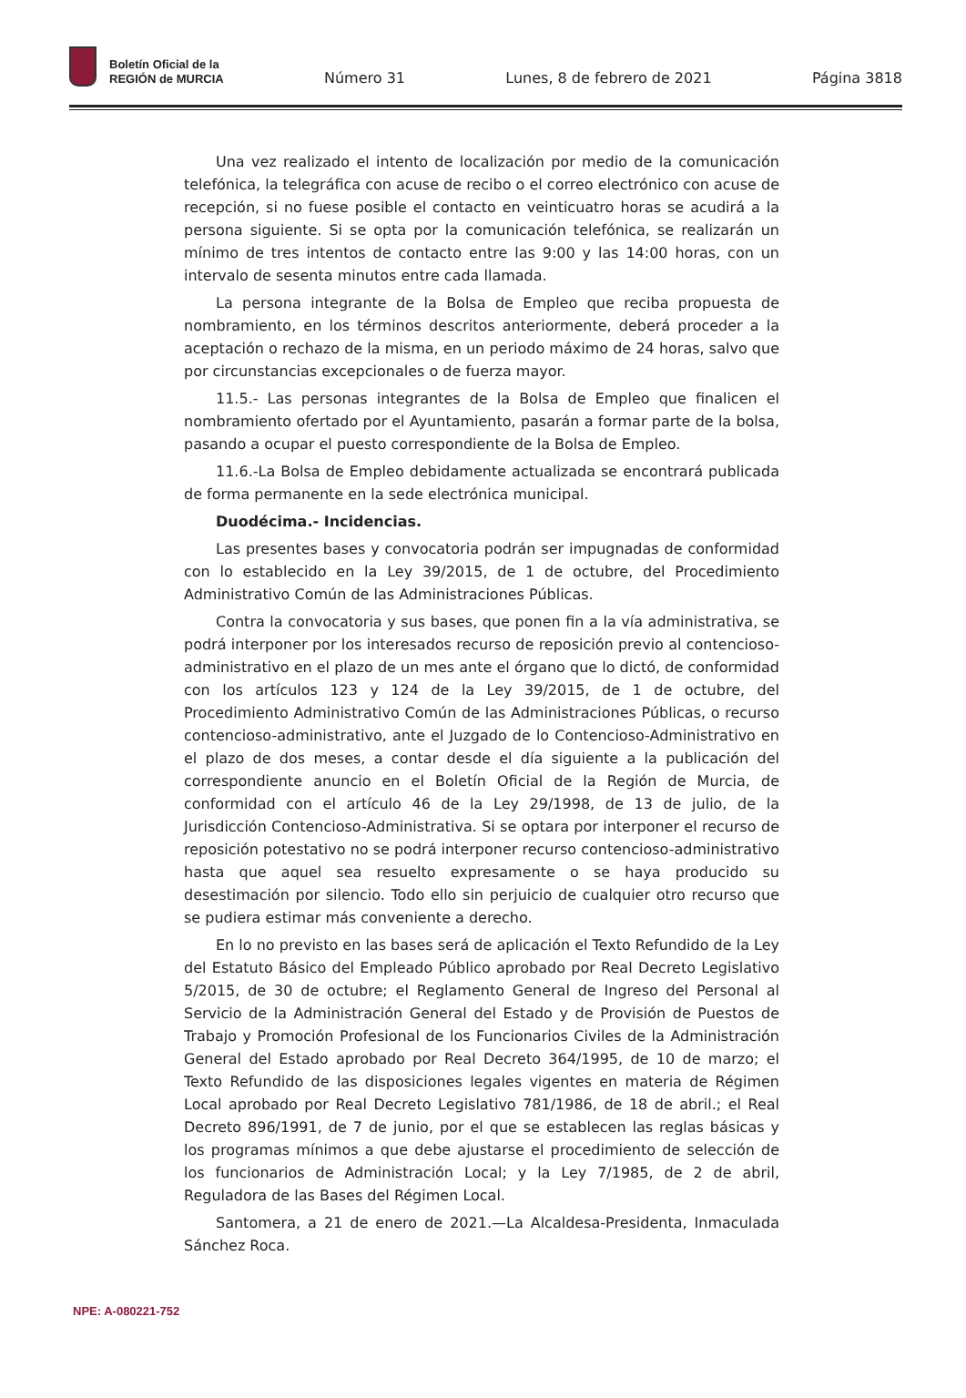Boletín Oficial de la
REGIÓN de MURCIA
Número 31 Lunes, 8 de febrero de 2021 Página 3818
Una vez realizado el intento de localización por medio de la comunicación telefónica, la telegráfica con acuse de recibo o el correo electrónico con acuse de recepción, si no fuese posible el contacto en veinticuatro horas se acudirá a la persona siguiente. Si se opta por la comunicación telefónica, se realizarán un mínimo de tres intentos de contacto entre las 9:00 y las 14:00 horas, con un intervalo de sesenta minutos entre cada llamada.
La persona integrante de la Bolsa de Empleo que reciba propuesta de nombramiento, en los términos descritos anteriormente, deberá proceder a la aceptación o rechazo de la misma, en un periodo máximo de 24 horas, salvo que por circunstancias excepcionales o de fuerza mayor.
11.5.- Las personas integrantes de la Bolsa de Empleo que finalicen el nombramiento ofertado por el Ayuntamiento, pasarán a formar parte de la bolsa, pasando a ocupar el puesto correspondiente de la Bolsa de Empleo.
11.6.-La Bolsa de Empleo debidamente actualizada se encontrará publicada de forma permanente en la sede electrónica municipal.
Duodécima.- Incidencias.
Las presentes bases y convocatoria podrán ser impugnadas de conformidad con lo establecido en la Ley 39/2015, de 1 de octubre, del Procedimiento Administrativo Común de las Administraciones Públicas.
Contra la convocatoria y sus bases, que ponen fin a la vía administrativa, se podrá interponer por los interesados recurso de reposición previo al contencioso-administrativo en el plazo de un mes ante el órgano que lo dictó, de conformidad con los artículos 123 y 124 de la Ley 39/2015, de 1 de octubre, del Procedimiento Administrativo Común de las Administraciones Públicas, o recurso contencioso-administrativo, ante el Juzgado de lo Contencioso-Administrativo en el plazo de dos meses, a contar desde el día siguiente a la publicación del correspondiente anuncio en el Boletín Oficial de la Región de Murcia, de conformidad con el artículo 46 de la Ley 29/1998, de 13 de julio, de la Jurisdicción Contencioso-Administrativa. Si se optara por interponer el recurso de reposición potestativo no se podrá interponer recurso contencioso-administrativo hasta que aquel sea resuelto expresamente o se haya producido su desestimación por silencio. Todo ello sin perjuicio de cualquier otro recurso que se pudiera estimar más conveniente a derecho.
En lo no previsto en las bases será de aplicación el Texto Refundido de la Ley del Estatuto Básico del Empleado Público aprobado por Real Decreto Legislativo 5/2015, de 30 de octubre; el Reglamento General de Ingreso del Personal al Servicio de la Administración General del Estado y de Provisión de Puestos de Trabajo y Promoción Profesional de los Funcionarios Civiles de la Administración General del Estado aprobado por Real Decreto 364/1995, de 10 de marzo; el Texto Refundido de las disposiciones legales vigentes en materia de Régimen Local aprobado por Real Decreto Legislativo 781/1986, de 18 de abril.; el Real Decreto 896/1991, de 7 de junio, por el que se establecen las reglas básicas y los programas mínimos a que debe ajustarse el procedimiento de selección de los funcionarios de Administración Local; y la Ley 7/1985, de 2 de abril, Reguladora de las Bases del Régimen Local.
Santomera, a 21 de enero de 2021.—La Alcaldesa-Presidenta, Inmaculada Sánchez Roca.
NPE: A-080221-752